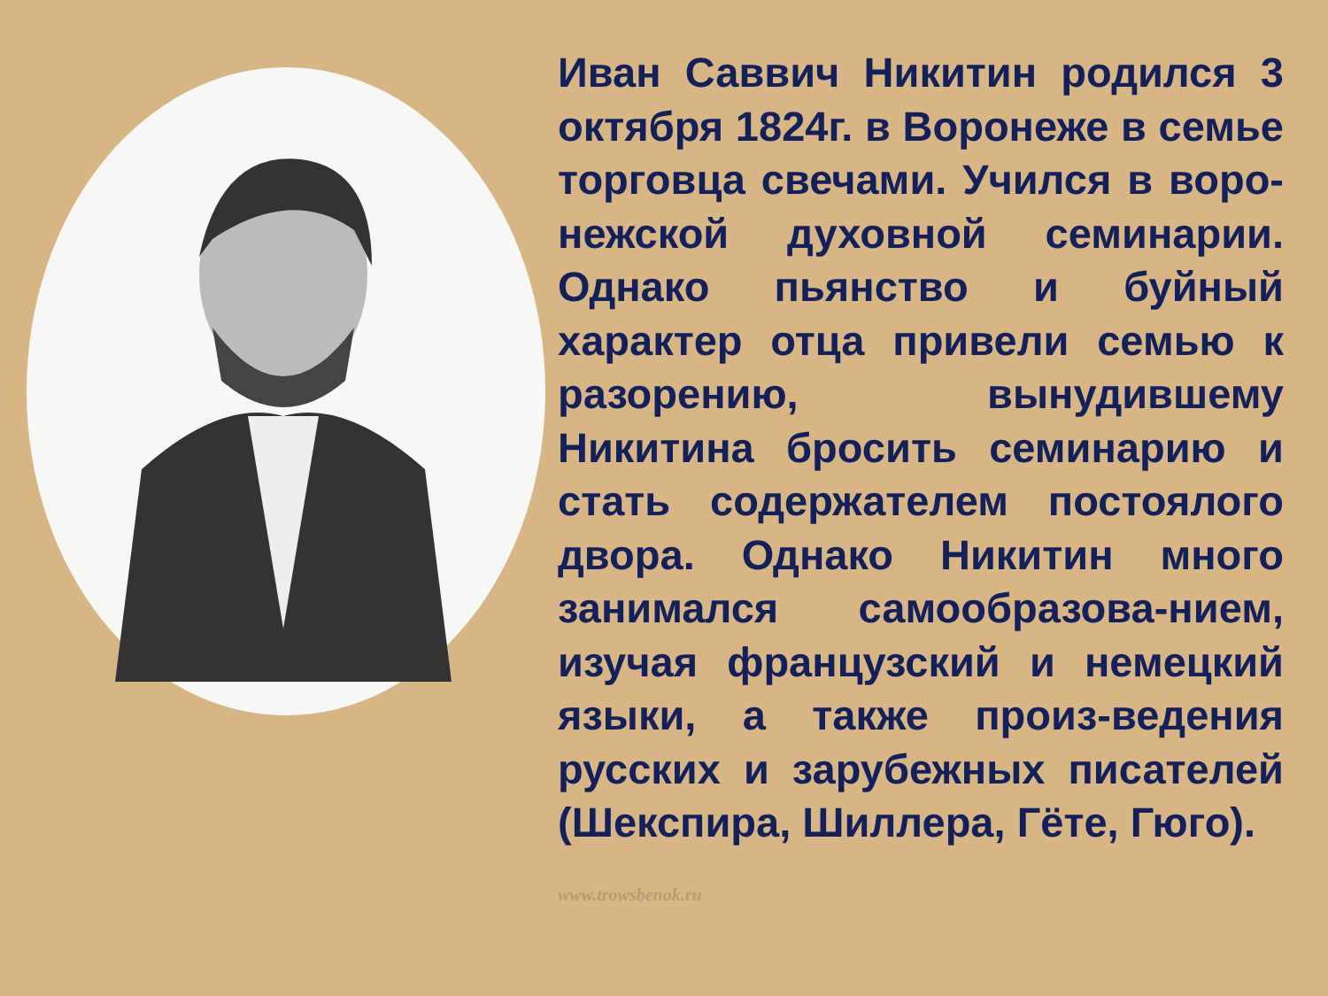Иван Саввич Никитин родился 3 октября 1824г. в Воронеже в семье торговца свечами. Учился в воро-нежской духовной семинарии. Однако пьянство и буйный характер отца привели семью к разорению, вынудившему Никитина бросить семинарию и стать содержателем постоялого двора. Однако Никитин много занимался самообразова-нием, изучая французский и немецкий языки, а также произ-ведения русских и зарубежных писателей (Шекспира, Шиллера, Гёте, Гюго).
www.trowsbenok.ru